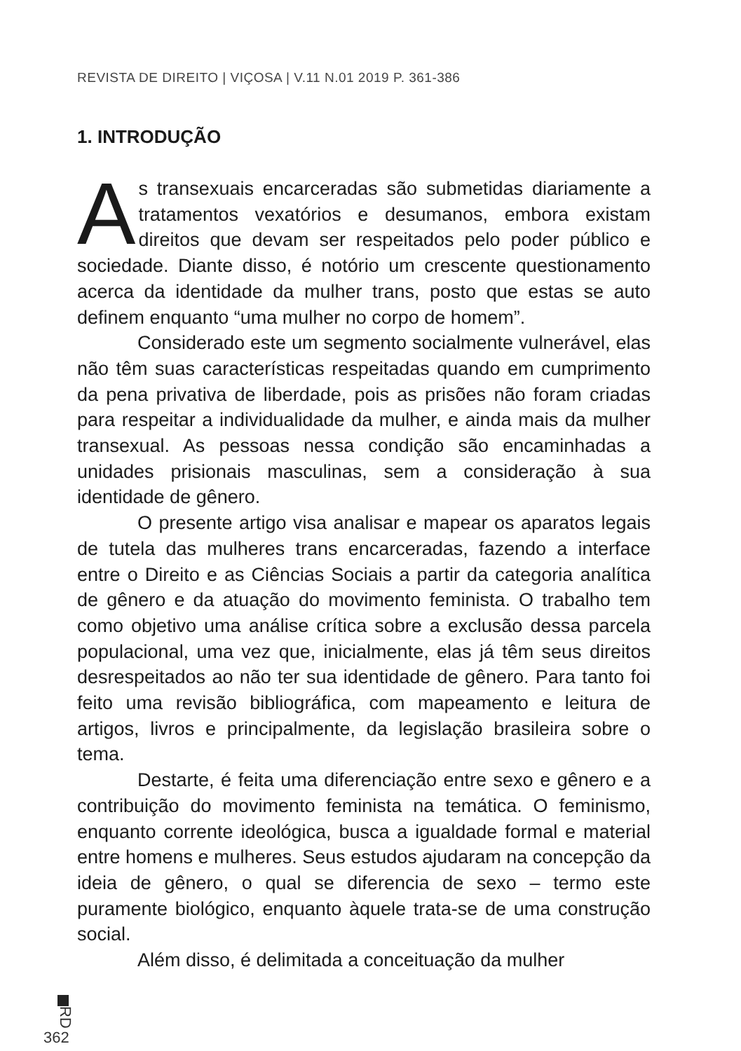REVISTA DE DIREITO | VIÇOSA | V.11 N.01 2019 P. 361-386
1. INTRODUÇÃO
As transexuais encarceradas são submetidas diariamente a tratamentos vexatórios e desumanos, embora existam direitos que devam ser respeitados pelo poder público e sociedade. Diante disso, é notório um crescente questionamento acerca da identidade da mulher trans, posto que estas se auto definem enquanto “uma mulher no corpo de homem”.
Considerado este um segmento socialmente vulnerável, elas não têm suas características respeitadas quando em cumprimento da pena privativa de liberdade, pois as prisões não foram criadas para respeitar a individualidade da mulher, e ainda mais da mulher transexual. As pessoas nessa condição são encaminhadas a unidades prisionais masculinas, sem a consideração à sua identidade de gênero.
O presente artigo visa analisar e mapear os aparatos legais de tutela das mulheres trans encarceradas, fazendo a interface entre o Direito e as Ciências Sociais a partir da categoria analítica de gênero e da atuação do movimento feminista. O trabalho tem como objetivo uma análise crítica sobre a exclusão dessa parcela populacional, uma vez que, inicialmente, elas já têm seus direitos desrespeitados ao não ter sua identidade de gênero. Para tanto foi feito uma revisão bibliográfica, com mapeamento e leitura de artigos, livros e principalmente, da legislação brasileira sobre o tema.
Destarte, é feita uma diferenciação entre sexo e gênero e a contribuição do movimento feminista na temática. O feminismo, enquanto corrente ideológica, busca a igualdade formal e material entre homens e mulheres. Seus estudos ajudaram na concepção da ideia de gênero, o qual se diferencia de sexo – termo este puramente biológico, enquanto àquele trata-se de uma construção social.
Além disso, é delimitada a conceituação da mulher
RD
362